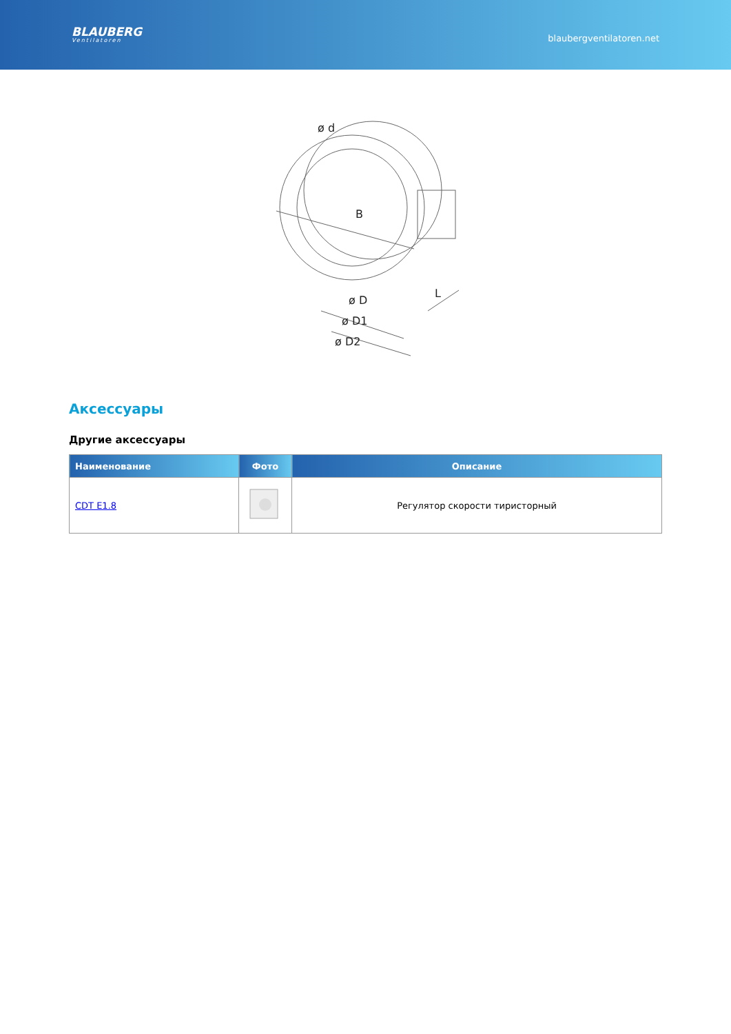BLAUBERG
Ventilatoren
blaubergventilatoren.net
ø d
B
ø D
ø D1
ø D2
L
Аксессуары
Другие аксессуары
| Наименование | Фото | Описание |
| --- | --- | --- |
| CDT E1.8 | | Регулятор скорости тиристорный |